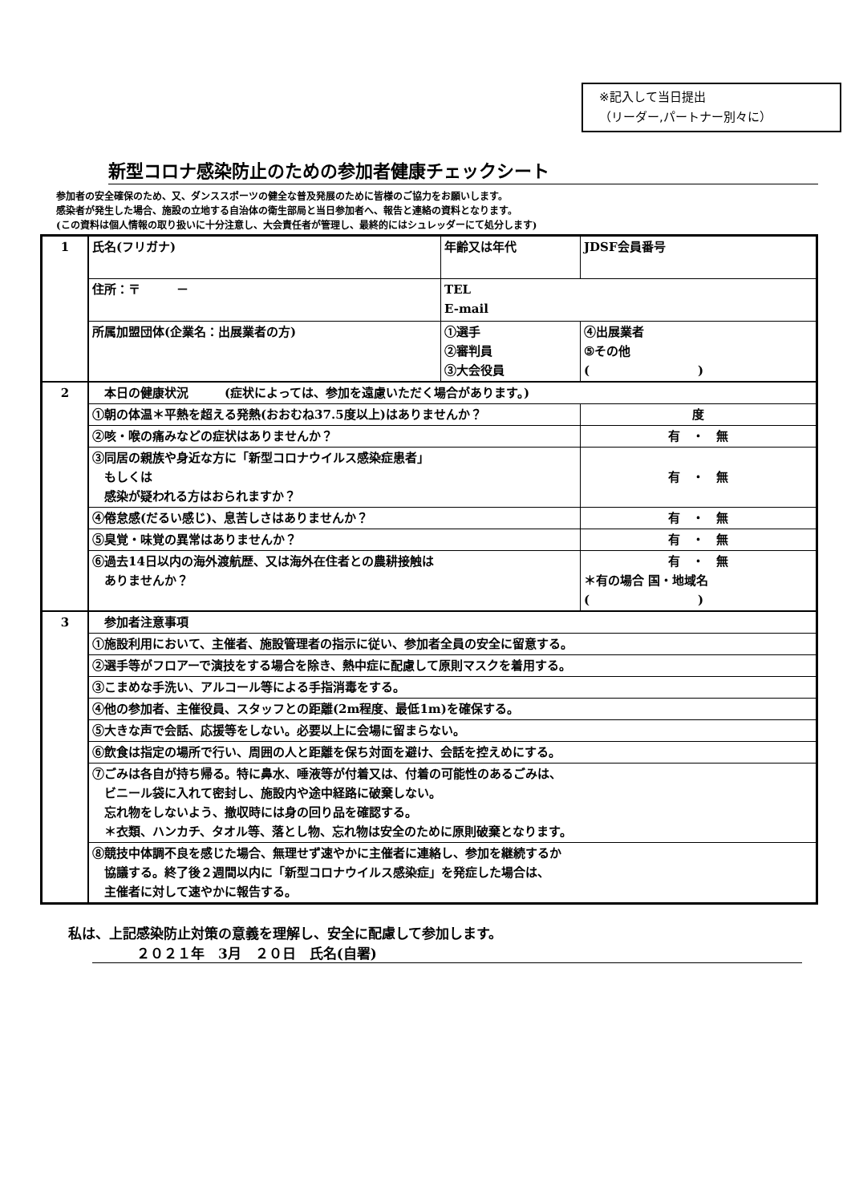※記入して当日提出
（リーダー,パートナー別々に）
新型コロナ感染防止のための参加者健康チェックシート
参加者の安全確保のため、又、ダンススポーツの健全な普及発展のために皆様のご協力をお願いします。
感染者が発生した場合、施設の立地する自治体の衛生部局と当日参加者へ、報告と連絡の資料となります。
(この資料は個人情報の取り扱いに十分注意し、大会責任者が管理し、最終的にはシュレッダーにて処分します)
| 1 | 氏名(フリガナ) | 年齢又は年代 | JDSF会員番号 |
| | 住所：〒 － | TEL E-mail | |
| | 所属加盟団体(企業名：出展業者の方) | ①選手 ②審判員 ③大会役員 | ④出展業者 ⑤その他 ( ) |
| 2 | 本日の健康状況 (症状によっては、参加を遠慮いただく場合があります。) | | |
| | ①朝の体温＊平熱を超える発熱(おおむね37.5度以上)はありませんか？ | | 度 |
| | ②咳・喉の痛みなどの症状はありませんか？ | | 有 ・ 無 |
| | ③同居の親族や身近な方に「新型コロナウイルス感染症患者」 もしくは 感染が疑われる方はおられますか？ | | 有 ・ 無 |
| | ④倦怠感(だるい感じ)、息苦しさはありませんか？ | | 有 ・ 無 |
| | ⑤臭覚・味覚の異常はありませんか？ | | 有 ・ 無 |
| | ⑥過去14日以内の海外渡航歴、又は海外在住者との農耕接触は ありませんか？ | | 有 ・ 無 ＊有の場合 国・地域名 ( ) |
| 3 | 参加者注意事項 | | |
| | ①施設利用において、主催者、施設管理者の指示に従い、参加者全員の安全に留意する。 | | |
| | ②選手等がフロアーで演技をする場合を除き、熱中症に配慮して原則マスクを着用する。 | | |
| | ③こまめな手洗い、アルコール等による手指消毒をする。 | | |
| | ④他の参加者、主催役員、スタッフとの距離(2m程度、最低1m)を確保する。 | | |
| | ⑤大きな声で会話、応援等をしない。必要以上に会場に留まらない。 | | |
| | ⑥飲食は指定の場所で行い、周囲の人と距離を保ち対面を避け、会話を控えめにする。 | | |
| | ⑦ごみは各自が持ち帰る。特に鼻水、唾液等が付着又は、付着の可能性のあるごみは、 ビニール袋に入れて密封し、施設内や途中経路に破棄しない。 忘れ物をしないよう、撤収時には身の回り品を確認する。 ＊衣類、ハンカチ、タオル等、落とし物、忘れ物は安全のために原則破棄となります。 | | |
| | ⑧競技中体調不良を感じた場合、無理せず速やかに主催者に連絡し、参加を継続するか 協議する。終了後２週間以内に「新型コロナウイルス感染症」を発症した場合は、 主催者に対して速やかに報告する。 | | |
私は、上記感染防止対策の意義を理解し、安全に配慮して参加します。
２０２１年　3月　２０日　氏名(自署)